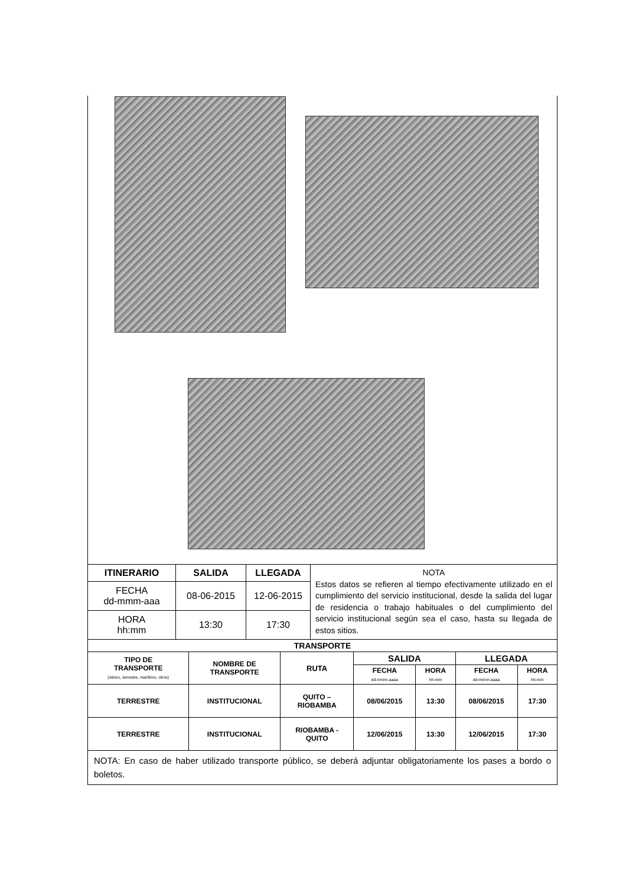| ITINERARIO | SALIDA | LLEGADA | NOTA Estos datos se refieren al tiempo efectivamente utilizado en el cumplimiento del servicio institucional, desde la salida del lugar de residencia o trabajo habituales o del cumplimiento del servicio institucional según sea el caso, hasta su llegada de estos sitios. |
| FECHA dd-mmm-aaa | 08-06-2015 | 12-06-2015 | |
| HORA hh:mm | 13:30 | 17:30 | |
| TRANSPORTE | | | | | | |
| --- | --- | --- | --- | --- | --- | --- |
| TIPO DE TRANSPORTE (Aéreo, terrestre, marítimo, otros) | NOMBRE DE TRANSPORTE | RUTA | SALIDA | | LLEGADA | |
| | | | FECHA dd-mmm-aaaa | HORA hh:mm | FECHA dd-mmm-aaaa | HORA hh:mm |
| TERRESTRE | INSTITUCIONAL | QUITO – RIOBAMBA | 08/06/2015 | 13:30 | 08/06/2015 | 17:30 |
| TERRESTRE | INSTITUCIONAL | RIOBAMBA - QUITO | 12/06/2015 | 13:30 | 12/06/2015 | 17:30 |
NOTA: En caso de haber utilizado transporte público, se deberá adjuntar obligatoriamente los pases a bordo o boletos.